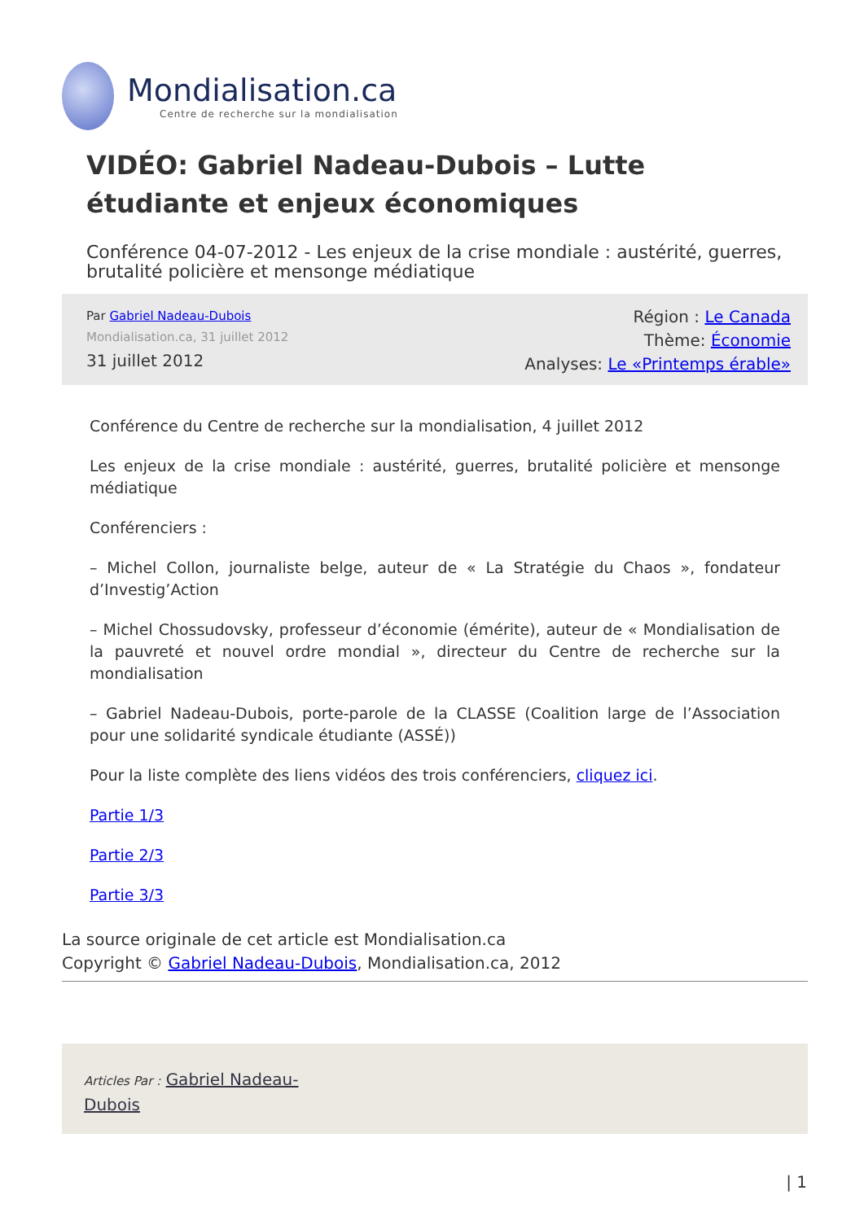Mondialisation.ca
Centre de recherche sur la mondialisation
VIDÉO: Gabriel Nadeau-Dubois – Lutte étudiante et enjeux économiques
Conférence 04-07-2012 - Les enjeux de la crise mondiale : austérité, guerres, brutalité policière et mensonge médiatique
Par Gabriel Nadeau-Dubois
Mondialisation.ca, 31 juillet 2012
31 juillet 2012
Région : Le Canada
Thème: Économie
Analyses: Le «Printemps érable»
Conférence du Centre de recherche sur la mondialisation, 4 juillet 2012
Les enjeux de la crise mondiale : austérité, guerres, brutalité policière et mensonge médiatique
Conférenciers :
– Michel Collon, journaliste belge, auteur de « La Stratégie du Chaos », fondateur d’Investig’Action
– Michel Chossudovsky, professeur d’économie (émérite), auteur de « Mondialisation de la pauvreté et nouvel ordre mondial », directeur du Centre de recherche sur la mondialisation
– Gabriel Nadeau-Dubois, porte-parole de la CLASSE (Coalition large de l’Association pour une solidarité syndicale étudiante (ASSÉ))
Pour la liste complète des liens vidéos des trois conférenciers, cliquez ici.
Partie 1/3
Partie 2/3
Partie 3/3
La source originale de cet article est Mondialisation.ca
Copyright © Gabriel Nadeau-Dubois, Mondialisation.ca, 2012
Articles Par : Gabriel Nadeau-Dubois
| 1